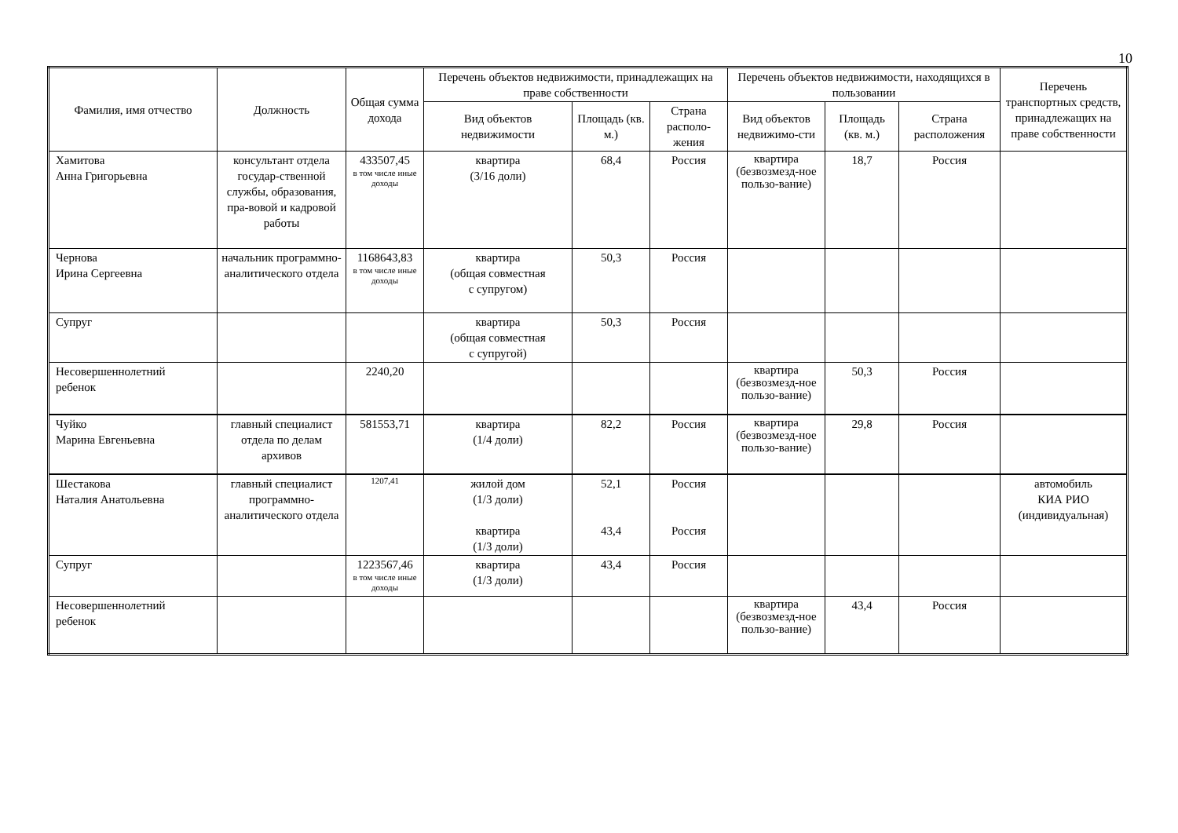10
| Фамилия, имя отчество | Должность | Общая сумма дохода | Перечень объектов недвижимости, принадлежащих на праве собственности | | | Перечень объектов недвижимости, находящихся в пользовании | | | Перечень транспортных средств, принадлежащих на праве собственности |
| --- | --- | --- | --- | --- | --- | --- | --- | --- | --- |
| | | | Вид объектов недвижимости | Площадь (кв. м.) | Страна располо-жения | Вид объектов недвижимо-сти | Площадь (кв. м.) | Страна расположения | |
| Хамитова Анна Григорьевна | консультант отдела государ-ственной службы, образования, пра-вовой и кадровой работы | 433507,45 в том числе иные доходы | квартира (3/16 доли) | 68,4 | Россия | квартира (безвозмезд-ное пользо-вание) | 18,7 | Россия | |
| Чернова Ирина Сергеевна | начальник программно-аналитического отдела | 1168643,83 в том числе иные доходы | квартира (общая совместная с супругом) | 50,3 | Россия | | | | |
| Супруг | | | квартира (общая совместная с супругой) | 50,3 | Россия | | | | |
| Несовершеннолетний ребенок | | 2240,20 | | | | квартира (безвозмезд-ное пользо-вание) | 50,3 | Россия | |
| Чуйко Марина Евгеньевна | главный специалист отдела по делам архивов | 581553,71 | квартира (1/4 доли) | 82,2 | Россия | квартира (безвозмезд-ное пользо-вание) | 29,8 | Россия | |
| Шестакова Наталия Анатольевна | главный специалист программно-аналитического отдела | 1207,41 | жилой дом (1/3 доли) квартира (1/3 доли) | 52,1 43,4 | Россия Россия | | | | автомобиль КИА РИО (индивидуальная) |
| Супруг | | 1223567,46 в том числе иные доходы | квартира (1/3 доли) | 43,4 | Россия | | | | |
| Несовершеннолетний ребенок | | | | | | квартира (безвозмезд-ное пользо-вание) | 43,4 | Россия | |